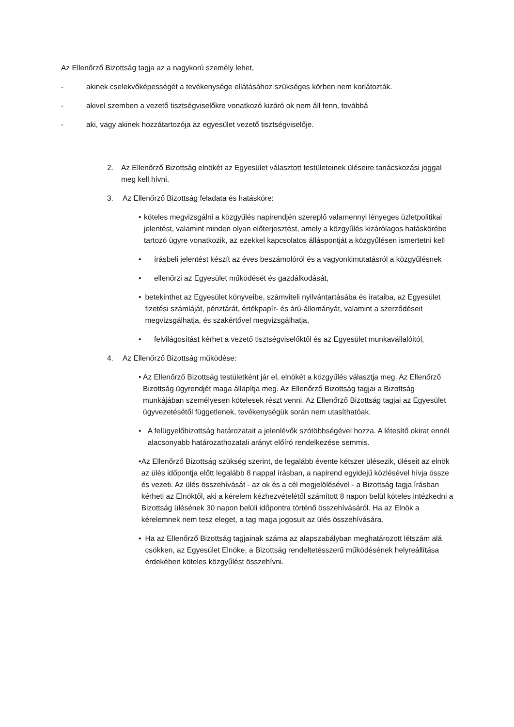Az Ellenőrző Bizottság tagja az a nagykorú személy lehet,
- akinek cselekvőképességét a tevékenysége ellátásához szükséges körben nem korlátozták.
- akivel szemben a vezető tisztségviselőkre vonatkozó kizáró ok nem áll fenn, továbbá
- aki, vagy akinek hozzátartozója az egyesület vezető tisztségviselője.
2. Az Ellenőrző Bizottság elnökét az Egyesület választott testületeinek üléseire tanácskozási joggal meg kell hívni.
3. Az Ellenőrző Bizottság feladata és hatásköre:
• köteles megvizsgálni a közgyűlés napirendjén szereplő valamennyi lényeges üzletpolitikai jelentést, valamint minden olyan előterjesztést, amely a közgyűlés kizárólagos hatáskörébe tartozó ügyre vonatkozik, az ezekkel kapcsolatos álláspontját a közgyűlésen ismertetni kell
• írásbeli jelentést készít az éves beszámolóról és a vagyonkimutatásról a közgyűlésnek
• ellenőrzi az Egyesület működését és gazdálkodását,
• betekinthet az Egyesület könyveibe, számviteli nyilvántartásába és irataiba, az Egyesület fizetési számláját, pénztárát, értékpapír- és árú-állományát, valamint a szerződéseit megvizsgálhatja, és szakértővel megvizsgálhatja,
• felvilágosítást kérhet a vezető tisztségviselőktől és az Egyesület munkavállalóitól,
4. Az Ellenőrző Bizottság működése:
• Az Ellenőrző Bizottság testületként jár el, elnökét a közgyűlés választja meg. Az Ellenőrző Bizottság ügyrendjét maga állapítja meg. Az Ellenőrző Bizottság tagjai a Bizottság munkájában személyesen kötelesek részt venni. Az Ellenőrző Bizottság tagjai az Egyesület ügyvezetésétől függetlenek, tevékenységük során nem utasíthatóak.
• A felügyelőbizottság határozatait a jelenlévők szótöbbségével hozza. A létesítő okirat ennél alacsonyabb határozathozatali arányt előíró rendelkezése semmis.
• Az Ellenőrző Bizottság szükség szerint, de legalább évente kétszer ülésezik, üléseit az elnök az ülés időpontja előtt legalább 8 nappal írásban, a napirend egyidejű közlésével hívja össze és vezeti. Az ülés összehívását - az ok és a cél megjelölésével - a Bizottság tagja írásban kérheti az Elnöktől, aki a kérelem kézhezvételétől számított 8 napon belül köteles intézkedni a Bizottság ülésének 30 napon belüli időpontra történő összehívásáról. Ha az Elnök a kérelemnek nem tesz eleget, a tag maga jogosult az ülés összehívására.
• Ha az Ellenőrző Bizottság tagjainak száma az alapszabályban meghatározott létszám alá csökken, az Egyesület Elnöke, a Bizottság rendeltetésszerű működésének helyreállítása érdekében köteles közgyűlést összehívni.